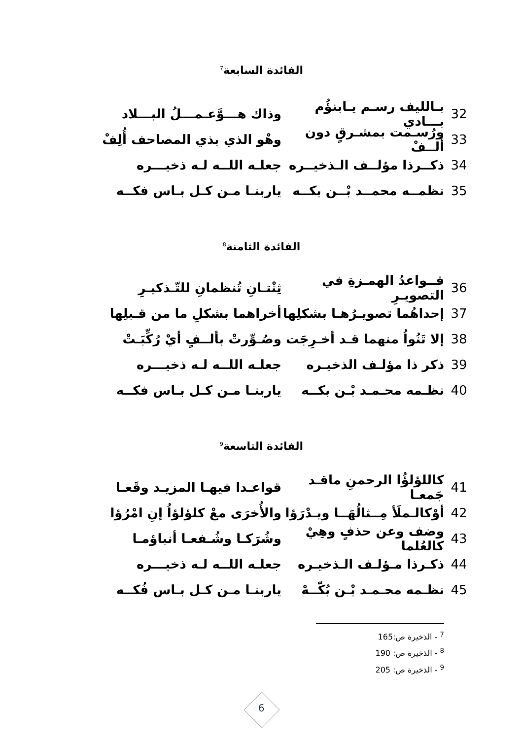الفائدة السابعة<sup>7</sup>
32 بـالليف رسـم يـابنؤُم بـــادي وذاك هـــوَّعـمـــلُ البـــلاد
33 ورُسـمت بمشـرقٍ دون ألــفْ وهْو الذي بذي المصاحف أُلِفْ
34 ذكــرذا مؤلــف الـذخيــره جعلـه اللــه لـه ذخيـــره
35 نظمــه محمــد بْــن بكــه ياربنـا مـن كـل بـاس فكــه
الفائدة الثامنة<sup>8</sup>
36 قــواعدُ الهمـزةِ في التصويـرِ ثِنْتـانِ تُنظمانِ للتّـذكيـرِ
37 إحداهُما تصويـرُهـا بشكلِها أخراهما بشكلِ ما من قـبلِها
38 إلا تَنُواُ منهما قـد أخـرِجَت وصُـوِّرتْ بألــفٍ أيْ رُكِّبَـتْ
39 ذكر ذا مؤلـف الذخيـره جعلـه اللــه لـه ذخيـــره
40 نظـمه محـمـد بْـن بكــه ياربنـا مـن كـل بـاس فكــه
الفائدة التاسعة<sup>9</sup>
41 كاللؤلؤُا الرحمنِ ماقـد جَمعـا قواعـدا فيهـا المزيـد وقَعـا
42 أوْكالـملَأ مِــثالُهَــا ويـدْرَؤا والأُخرَى معْ كلؤلؤاُ إنِ امْرُؤا
43 وضف وعن حذفٍ وهِيْ كالعُلما وشُرَكـا وشُـفعـا أنباؤمـا
44 ذكـرذا مـؤلـف الـذخيـره جعلـه اللــه لـه ذخيـــره
45 نظـمه محـمـد بْـن بُكّــهْ ياربنـا مـن كـل بـاس فُكــه
<sup>7</sup> - الذخيرة ص:165
<sup>8</sup> - الذخيرة ص: 190
<sup>9</sup> - الذخيرة ص: 205
6